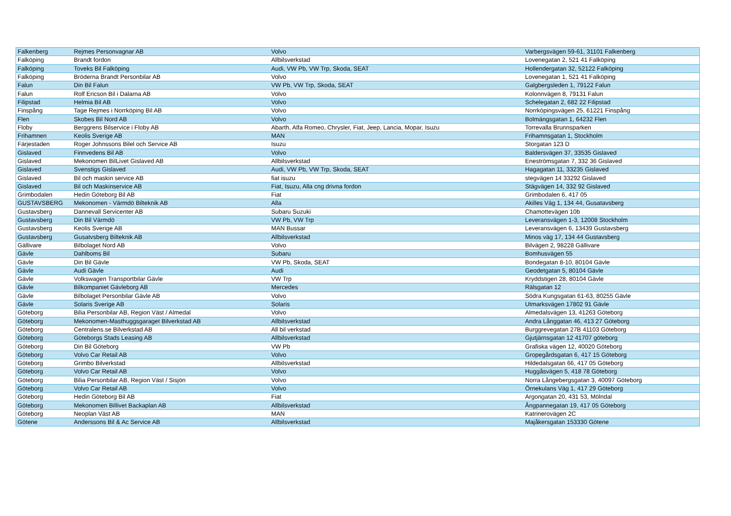| Falkenberg | Rejmes Personvagnar AB | Volvo | Varbergsvägen 59-61, 31101 Falkenberg |
| Falköping | Brandt fordon | Allbilsverkstad | Lovenegatan 2, 521 41 Falköping |
| Falköping | Toveks Bil Falköping | Audi, VW Pb, VW Trp, Skoda, SEAT | Hollendergatan 32, 52122 Falköping |
| Falköping | Bröderna Brandt Personbilar AB | Volvo | Lovenegatan 1, 521 41 Falköping |
| Falun | Din Bil Falun | VW Pb, VW Trp, Skoda, SEAT | Galgbergsleden 1, 79122 Falun |
| Falun | Rolf Ericson Bil i Dalarna AB | Volvo | Kolonnvägen 8, 79131 Falun |
| Filipstad | Helmia Bil AB | Volvo | Schelegatan 2, 682 22 Filipstad |
| Finspång | Tage Rejmes i Norrköping Bil AB | Volvo | Norrköpingsvägen 25, 61221 Finspång |
| Flen | Skobes Bil Nord AB | Volvo | Bolmängsgatan 1, 64232 Flen |
| Floby | Berggrens Bilservice i Floby AB | Abarth, Alfa Romeo, Chrysler, Fiat, Jeep, Lancia, Mopar, Isuzu | Torrevalla Brunnsparken |
| Frihamnen | Keolis Sverige AB | MAN | Frihamnsgatan 1, Stockholm |
| Färjestaden | Roger Johnssons Bilel och Service AB | Isuzu | Storgatan 123 D |
| Gislaved | Finnvedens Bil AB | Volvo | Baldersvägen 37, 33535 Gislaved |
| Gislaved | Mekonomen BilLivet Gislaved AB | Allbilsverkstad | Eneströmsgatan 7, 332 36 Gislaved |
| Gislaved | Svenstigs Gislaved | Audi, VW Pb, VW Trp, Skoda, SEAT | Hagagatan 11, 33235 Gislaved |
| Gislaved | Bil och maskin service AB | fiat isuzu | stegvägen 14 33292 Gislaved |
| Gislaved | Bil och Maskinservice AB | Fiat, Isuzu, Alla cng drivna fordon | Stägvägen 14, 332 92 Gislaved |
| Grimbodalen | Hedin Göteborg Bil AB | Fiat | Grimbodalen 6, 417 05 |
| GUSTAVSBERG | Mekonomen - Värmdö Bilteknik AB | Alla | Akilles Väg 1, 134 44, Gusatavsberg |
| Gustavsberg | Dannevall Servicenter AB | Subaru Suzuki | Chamottevägen 10b |
| Gustavsberg | Din Bil Värmdö | VW Pb, VW Trp | Leveransvägen 1-3, 12008 Stockholm |
| Gustavsberg | Keolis Sverige AB | MAN Bussar | Leveransvägen 6, 13439 Gustavsberg |
| Gustavsberg | Gusatvsberg Bilteknik AB | Allbilsverkstad | Minos väg 17, 134 44 Gustavsberg |
| Gällivare | Bilbolaget Nord AB | Volvo | Bilvägen 2, 98228 Gällivare |
| Gävle | Dahlboms Bil | Subaru | Bomhusvägen 55 |
| Gävle | Din Bil Gävle | VW Pb, Skoda, SEAT | Bondegatan 8-10, 80104 Gävle |
| Gävle | Audi Gävle | Audi | Geodetgatan 5, 80104 Gävle |
| Gävle | Volkswagen Transportbilar Gävle | VW Trp | Kryddstigen 28, 80104 Gävle |
| Gävle | Bilkompaniet Gävleborg AB | Mercedes | Rälsgatan 12 |
| Gävle | Bilbolaget Personbilar Gävle AB | Volvo | Södra Kungsgatan 61-63, 80255 Gävle |
| Gävle | Solaris Sverige AB | Solaris | Utmarksvägen 17802 91 Gävle |
| Göteborg | Bilia Personbilar AB, Region Väst / Almedal | Volvo | Almedalsvägen 13, 41263 Göteborg |
| Göteborg | Mekonomen-Masthuggsgaraget Bilverkstad AB | Allbilsverkstad | Andra Långgatan 46, 413 27 Göteborg |
| Göteborg | Centralens.se Bilverkstad AB | All bil verkstad | Burggrevegatan 27B 41103 Göteborg |
| Göteborg | Göteborgs Stads Leasing AB | Allbilsverkstad | Gjutjärnsgatan 12 41707 göteborg |
| Göteborg | Din Bil Göteborg | VW Pb | Grafiska vägen 12, 40020 Göteborg |
| Göteborg | Volvo Car Retail AB | Volvo | Gropegårdsgatan 6, 417 15 Göteborg |
| Göteborg | Grimbo Bilverkstad | Allbilsverkstad | Hildedalsgatan 66, 417 05 Göteborg |
| Göteborg | Volvo Car Retail AB | Volvo | Huggåsvägen 5, 418 78 Göteborg |
| Göteborg | Bilia Personbilar AB, Region Väst / Sisjön | Volvo | Norra Långebergsgatan 3, 40097 Göteborg |
| Göteborg | Volvo Car Retail AB | Volvo | Örnekulans Väg 1, 417 29 Göteborg |
| Göteborg | Hedin Göteborg Bil AB | Fiat | Argongatan 20, 431 53, Mölndal |
| Göteborg | Mekonomen Billivet Backaplan AB | Allbilsverkstad | Ångpannegatan 19, 417 05 Göteborg |
| Göteborg | Neoplan Väst AB | MAN | Katrinerovägen 2C |
| Götene | Anderssons Bil & Ac Service AB | Allbilsverkstad | Majåkersgatan 153330 Götene |